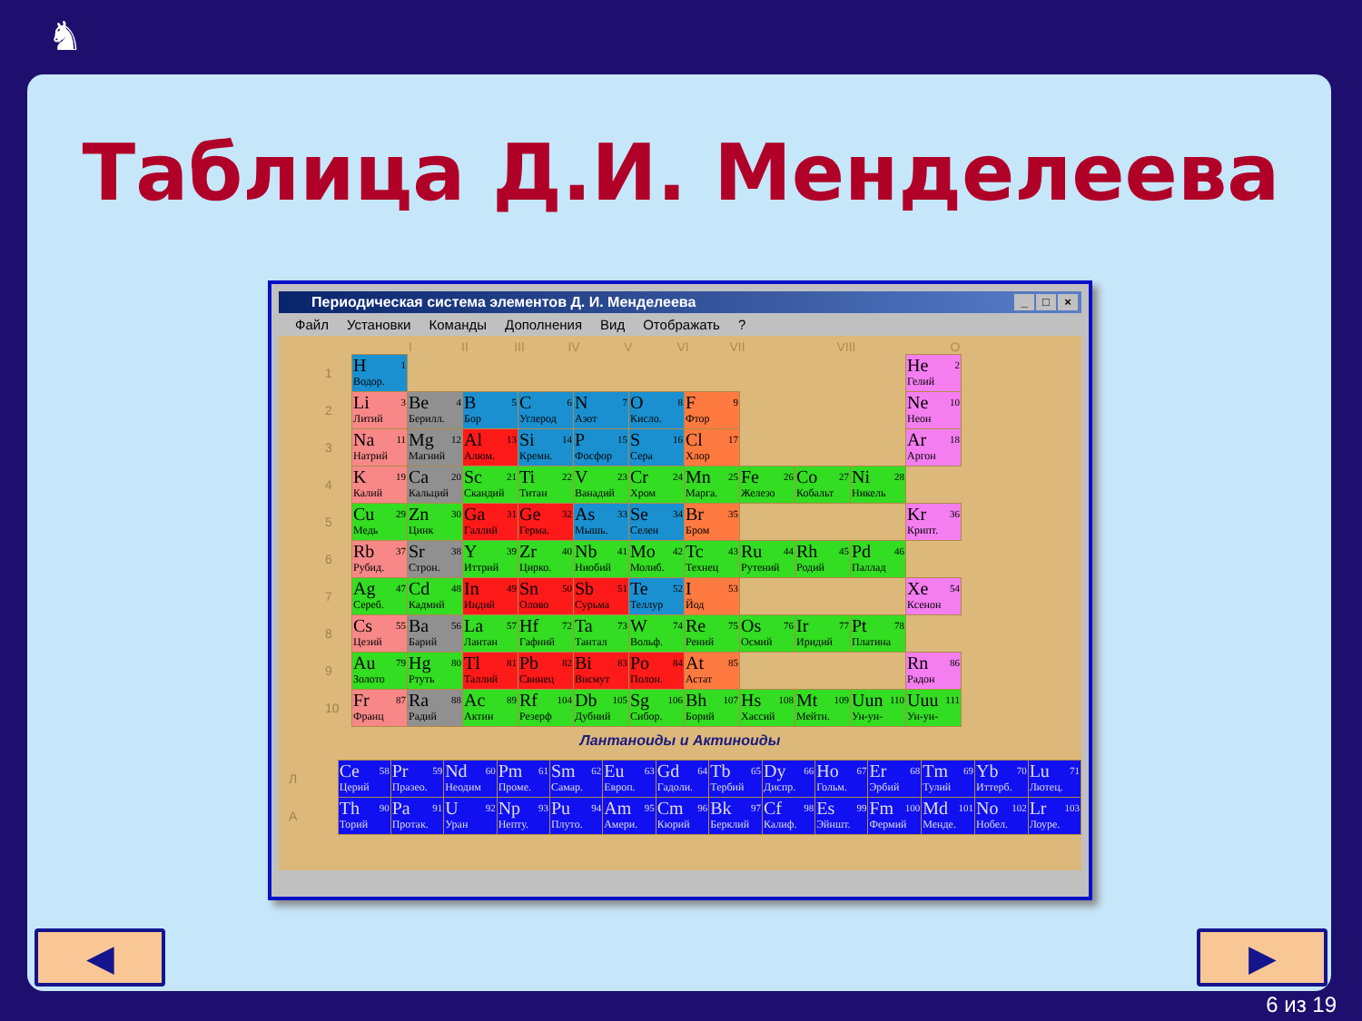♞
Таблица Д.И. Менделеева
Периодическая система элементов Д. И. Менделеева
_ □ ×
Файл Установки Команды Дополнения Вид Отображать?
I II III IV V VI VII VIII O
| 1 | H 1 Водор. | | | | | | | | | | He 2 Гелий |
| 2 | Li 3 Литий | Be 4 Берилл. | B 5 Бор | C 6 Углерод | N 7 Азот | O 8 Кисло. | F 9 Фтор | | | | Ne 10 Неон |
| 3 | Na 11 Натрий | Mg 12 Магний | Al 13 Алюм. | Si 14 Кремн. | P 15 Фосфор | S 16 Сера | Cl 17 Хлор | | | | Ar 18 Аргон |
| 4 | K 19 Калий | Ca 20 Кальций | Sc 21 Скандий | Ti 22 Титан | V 23 Ванадий | Cr 24 Хром | Mn 25 Марга. | Fe 26 Железо | Co 27 Кобальт | Ni 28 Никель | |
| 5 | Cu 29 Медь | Zn 30 Цинк | Ga 31 Галлий | Ge 32 Герма. | As 33 Мышь. | Se 34 Селен | Br 35 Бром | | | | Kr 36 Крипт. |
| 6 | Rb 37 Рубид. | Sr 38 Строн. | Y 39 Иттрий | Zr 40 Цирко. | Nb 41 Ниобий | Mo 42 Молиб. | Tc 43 Технец | Ru 44 Рутений | Rh 45 Родий | Pd 46 Паллад | |
| 7 | Ag 47 Сереб. | Cd 48 Кадмий | In 49 Индий | Sn 50 Олово | Sb 51 Сурьма | Te 52 Теллур | I 53 Йод | | | | Xe 54 Ксенон |
| 8 | Cs 55 Цезий | Ba 56 Барий | La 57 Лантан | Hf 72 Гафний | Ta 73 Тантал | W 74 Вольф. | Re 75 Рений | Os 76 Осмий | Ir 77 Иридий | Pt 78 Платина | |
| 9 | Au 79 Золото | Hg 80 Ртуть | Tl 81 Таллий | Pb 82 Свинец | Bi 83 Висмут | Po 84 Полон. | At 85 Астат | | | | Rn 86 Радон |
| 10 | Fr 87 Франц | Ra 88 Радий | Ac 89 Актин | Rf 104 Резерф | Db 105 Дубний | Sg 106 Сибор. | Bh 107 Борий | Hs 108 Хассий | Mt 109 Мейтн. | Uun 110 Ун-ун- | Uuu 111 Ун-ун- |
Лантаноиды и Актиноиды
| Л | Ce 58 Церий | Pr 59 Празео. | Nd 60 Неодим | Pm 61 Проме. | Sm 62 Самар. | Eu 63 Европ. | Gd 64 Гадоли. | Tb 65 Тербий | Dy 66 Диспр. | Ho 67 Гольм. | Er 68 Эрбий | Tm 69 Тулий | Yb 70 Иттерб. | Lu 71 Лютец. |
| А | Th 90 Торий | Pa 91 Протак. | U 92 Уран | Np 93 Непту. | Pu 94 Плуто. | Am 95 Амери. | Cm 96 Кюрий | Bk 97 Берклий | Cf 98 Калиф. | Es 99 Эйншт. | Fm 100 Фермий | Md 101 Менде. | No 102 Нобел. | Lr 103 Лоуре. |
◀ ▶
6 из 19